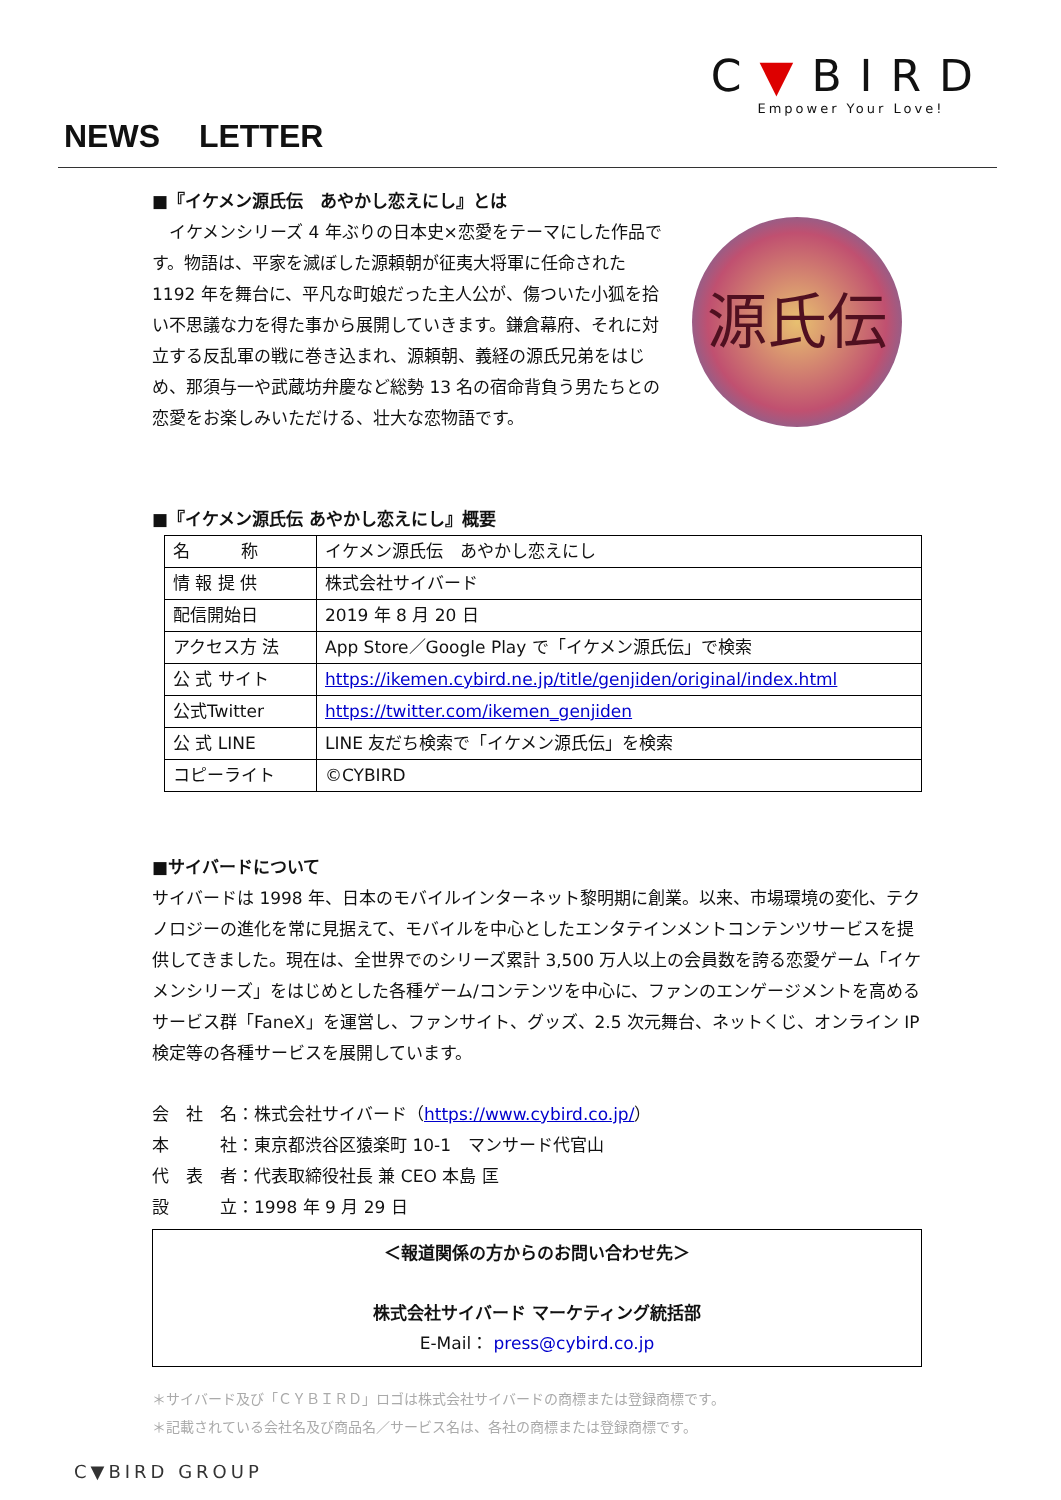C▼BIRD
Empower Your Love!
NEWS LETTER
■『イケメン源氏伝　あやかし恋えにし』とは
　イケメンシリーズ 4 年ぶりの日本史×恋愛をテーマにした作品です。物語は、平家を滅ぼした源頼朝が征夷大将軍に任命された 1192 年を舞台に、平凡な町娘だった主人公が、傷ついた小狐を拾い不思議な力を得た事から展開していきます。鎌倉幕府、それに対立する反乱軍の戦に巻き込まれ、源頼朝、義経の源氏兄弟をはじめ、那須与一や武蔵坊弁慶など総勢 13 名の宿命背負う男たちとの恋愛をお楽しみいただける、壮大な恋物語です。
源氏伝
■『イケメン源氏伝 あやかし恋えにし』概要
| 名 称 | イケメン源氏伝 あやかし恋えにし |
| 情 報 提 供 | 株式会社サイバード |
| 配信開始日 | 2019 年 8 月 20 日 |
| アクセス方 法 | App Store／Google Play で「イケメン源氏伝」で検索 |
| 公 式 サイト | https://ikemen.cybird.ne.jp/title/genjiden/original/index.html |
| 公式Twitter | https://twitter.com/ikemen_genjiden |
| 公 式 LINE | LINE 友だち検索で「イケメン源氏伝」を検索 |
| コピーライト | ©CYBIRD |
■サイバードについて
サイバードは 1998 年、日本のモバイルインターネット黎明期に創業。以来、市場環境の変化、テクノロジーの進化を常に見据えて、モバイルを中心としたエンタテインメントコンテンツサービスを提供してきました。現在は、全世界でのシリーズ累計 3,500 万人以上の会員数を誇る恋愛ゲーム「イケメンシリーズ」をはじめとした各種ゲーム/コンテンツを中心に、ファンのエンゲージメントを高めるサービス群「FaneX」を運営し、ファンサイト、グッズ、2.5 次元舞台、ネットくじ、オンライン IP 検定等の各種サービスを展開しています。
会　社　名：株式会社サイバード（https://www.cybird.co.jp/）
本　　　社：東京都渋谷区猿楽町 10-1　マンサード代官山
代　表　者：代表取締役社長 兼 CEO 本島 匡
設　　　立：1998 年 9 月 29 日
＜報道関係の方からのお問い合わせ先＞
株式会社サイバード マーケティング統括部
E-Mail： press@cybird.co.jp
＊サイバード及び「ＣＹＢＩＲＤ」ロゴは株式会社サイバードの商標または登録商標です。
＊記載されている会社名及び商品名／サービス名は、各社の商標または登録商標です。
C▼BIRD GROUP